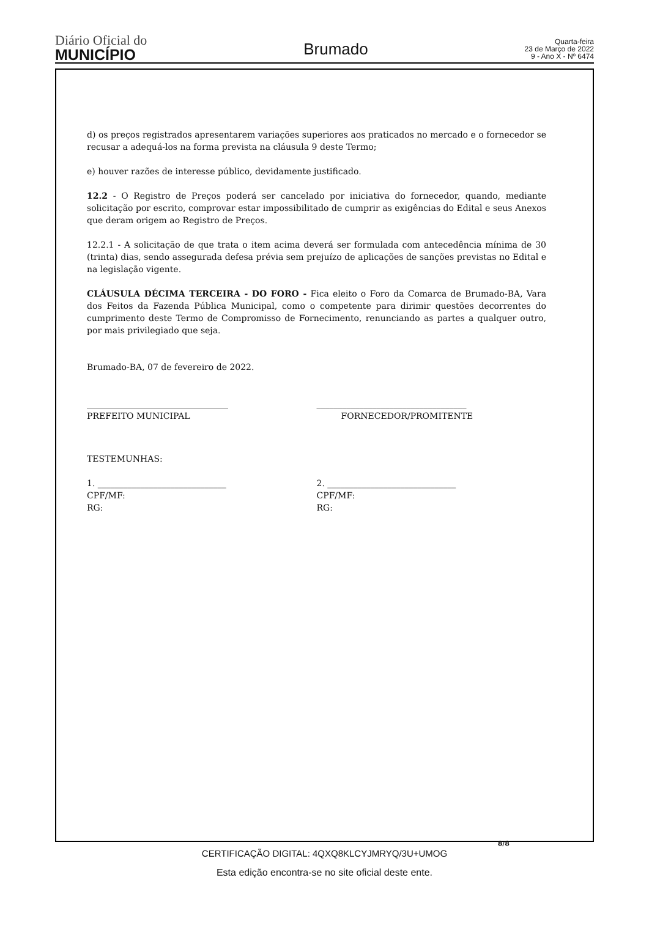Diário Oficial do
MUNICÍPIO
Brumado
Quarta-feira
23 de Março de 2022
9 - Ano X - Nº 6474
d) os preços registrados apresentarem variações superiores aos praticados no mercado e o fornecedor se recusar a adequá-los na forma prevista na cláusula 9 deste Termo;
e) houver razões de interesse público, devidamente justificado.
12.2 - O Registro de Preços poderá ser cancelado por iniciativa do fornecedor, quando, mediante solicitação por escrito, comprovar estar impossibilitado de cumprir as exigências do Edital e seus Anexos que deram origem ao Registro de Preços.
12.2.1 - A solicitação de que trata o item acima deverá ser formulada com antecedência mínima de 30 (trinta) dias, sendo assegurada defesa prévia sem prejuízo de aplicações de sanções previstas no Edital e na legislação vigente.
CLÁUSULA DÉCIMA TERCEIRA - DO FORO - Fica eleito o Foro da Comarca de Brumado-BA, Vara dos Feitos da Fazenda Pública Municipal, como o competente para dirimir questões decorrentes do cumprimento deste Termo de Compromisso de Fornecimento, renunciando as partes a qualquer outro, por mais privilegiado que seja.
Brumado-BA, 07 de fevereiro de 2022.
_________________________________
PREFEITO MUNICIPAL
___________________________________
FORNECEDOR/PROMITENTE
TESTEMUNHAS:
1. ______________________________
CPF/MF:
RG:
2. ______________________________
CPF/MF:
RG:
8/8
CERTIFICAÇÃO DIGITAL: 4QXQ8KLCYJMRYQ/3U+UMOG
Esta edição encontra-se no site oficial deste ente.